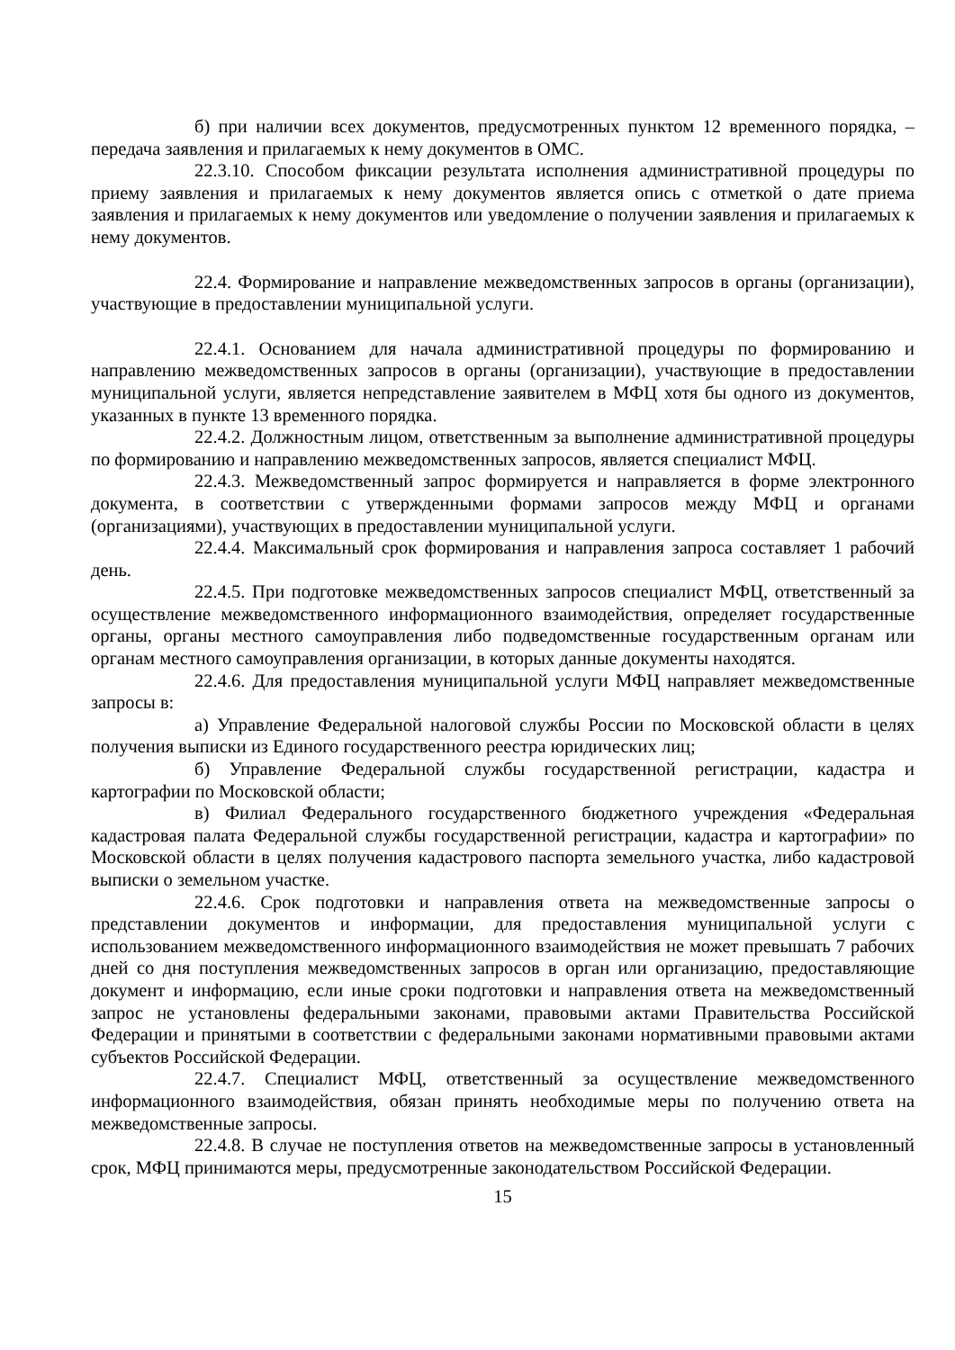б) при наличии всех документов, предусмотренных пунктом 12 временного порядка, – передача заявления и прилагаемых к нему документов в ОМС.
22.3.10. Способом фиксации результата исполнения административной процедуры по приему заявления и прилагаемых к нему документов является опись с отметкой о дате приема заявления и прилагаемых к нему документов или уведомление о получении заявления и прилагаемых к нему документов.
22.4. Формирование и направление межведомственных запросов в органы (организации), участвующие в предоставлении муниципальной услуги.
22.4.1. Основанием для начала административной процедуры по формированию и направлению межведомственных запросов в органы (организации), участвующие в предоставлении муниципальной услуги, является непредставление заявителем в МФЦ хотя бы одного из документов, указанных в пункте 13 временного порядка.
22.4.2. Должностным лицом, ответственным за выполнение административной процедуры по формированию и направлению межведомственных запросов, является специалист МФЦ.
22.4.3. Межведомственный запрос формируется и направляется в форме электронного документа, в соответствии с утвержденными формами запросов между МФЦ и органами (организациями), участвующих в предоставлении муниципальной услуги.
22.4.4. Максимальный срок формирования и направления запроса составляет 1 рабочий день.
22.4.5. При подготовке межведомственных запросов специалист МФЦ, ответственный за осуществление межведомственного информационного взаимодействия, определяет государственные органы, органы местного самоуправления либо подведомственные государственным органам или органам местного самоуправления организации, в которых данные документы находятся.
22.4.6. Для предоставления муниципальной услуги МФЦ направляет межведомственные запросы в:
а) Управление Федеральной налоговой службы России по Московской области в целях получения выписки из Единого государственного реестра юридических лиц;
б) Управление Федеральной службы государственной регистрации, кадастра и картографии по Московской области;
в) Филиал Федерального государственного бюджетного учреждения «Федеральная кадастровая палата Федеральной службы государственной регистрации, кадастра и картографии» по Московской области в целях получения кадастрового паспорта земельного участка, либо кадастровой выписки о земельном участке.
22.4.6. Срок подготовки и направления ответа на межведомственные запросы о представлении документов и информации, для предоставления муниципальной услуги с использованием межведомственного информационного взаимодействия не может превышать 7 рабочих дней со дня поступления межведомственных запросов в орган или организацию, предоставляющие документ и информацию, если иные сроки подготовки и направления ответа на межведомственный запрос не установлены федеральными законами, правовыми актами Правительства Российской Федерации и принятыми в соответствии с федеральными законами нормативными правовыми актами субъектов Российской Федерации.
22.4.7. Специалист МФЦ, ответственный за осуществление межведомственного информационного взаимодействия, обязан принять необходимые меры по получению ответа на межведомственные запросы.
22.4.8. В случае не поступления ответов на межведомственные запросы в установленный срок, МФЦ принимаются меры, предусмотренные законодательством Российской Федерации.
15